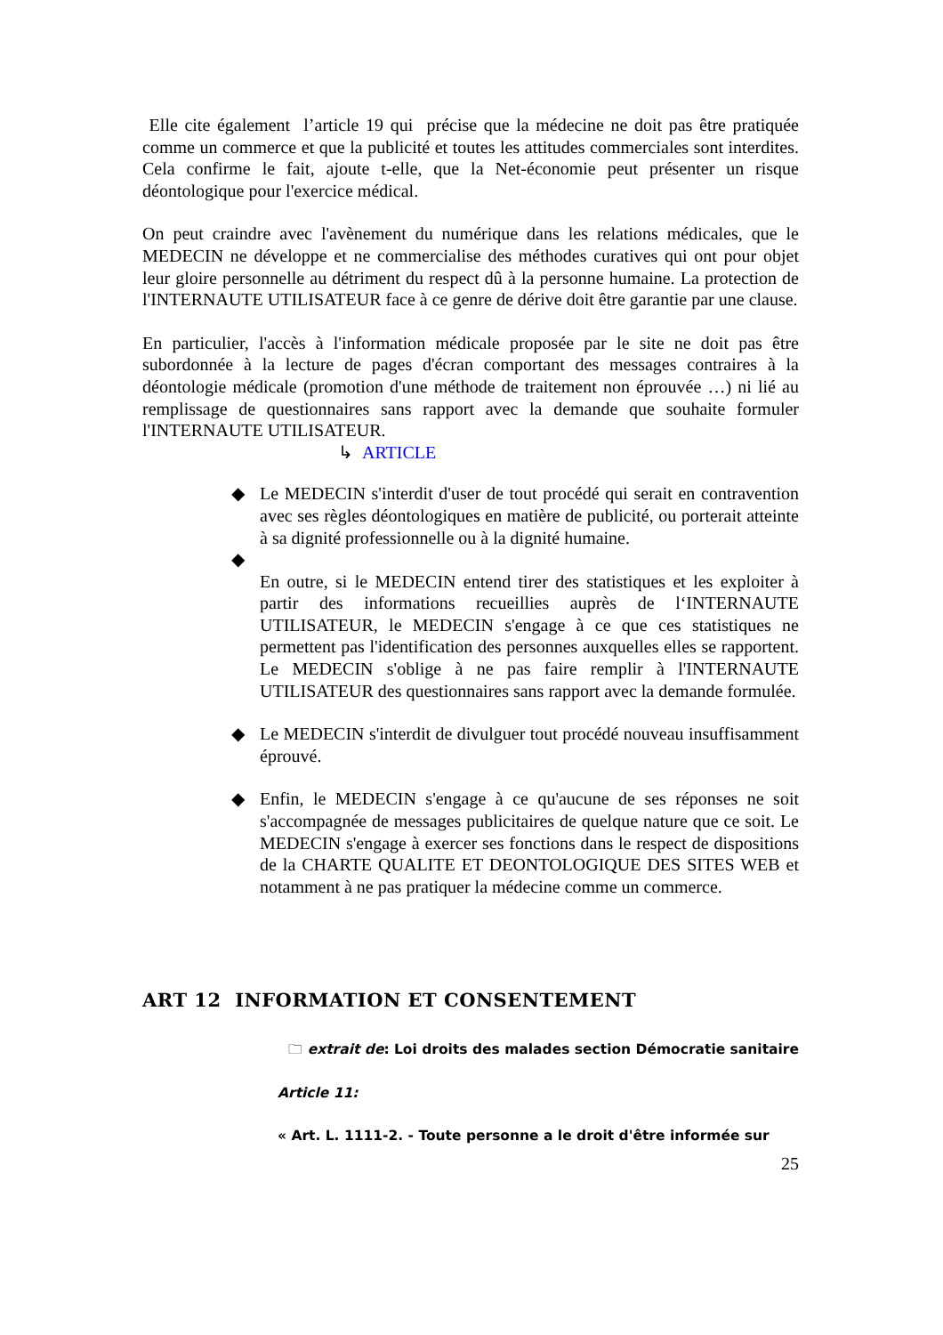Elle cite également l’article 19 qui précise que la médecine ne doit pas être pratiquée comme un commerce et que la publicité et toutes les attitudes commerciales sont interdites. Cela confirme le fait, ajoute t-elle, que la Net-économie peut présenter un risque déontologique pour l'exercice médical.
On peut craindre avec l'avènement du numérique dans les relations médicales, que le MEDECIN ne développe et ne commercialise des méthodes curatives qui ont pour objet leur gloire personnelle au détriment du respect dû à la personne humaine. La protection de l'INTERNAUTE UTILISATEUR face à ce genre de dérive doit être garantie par une clause.
En particulier, l'accès à l'information médicale proposée par le site ne doit pas être subordonnée à la lecture de pages d'écran comportant des messages contraires à la déontologie médicale (promotion d'une méthode de traitement non éprouvée …) ni lié au remplissage de questionnaires sans rapport avec la demande que souhaite formuler l'INTERNAUTE UTILISATEUR.
↳ ARTICLE
◆ Le MEDECIN s'interdit d'user de tout procédé qui serait en contravention avec ses règles déontologiques en matière de publicité, ou porterait atteinte à sa dignité professionnelle ou à la dignité humaine.
◆
En outre, si le MEDECIN entend tirer des statistiques et les exploiter à partir des informations recueillies auprès de l‘INTERNAUTE UTILISATEUR, le MEDECIN s'engage à ce que ces statistiques ne permettent pas l'identification des personnes auxquelles elles se rapportent. Le MEDECIN s'oblige à ne pas faire remplir à l'INTERNAUTE UTILISATEUR des questionnaires sans rapport avec la demande formulée.
◆ Le MEDECIN s'interdit de divulguer tout procédé nouveau insuffisamment éprouvé.
◆ Enfin, le MEDECIN s'engage à ce qu'aucune de ses réponses ne soit s'accompagnée de messages publicitaires de quelque nature que ce soit. Le MEDECIN s'engage à exercer ses fonctions dans le respect de dispositions de la CHARTE QUALITE ET DEONTOLOGIQUE DES SITES WEB et notamment à ne pas pratiquer la médecine comme un commerce.
ART 12 INFORMATION ET CONSENTEMENT
🗀 extrait de: Loi droits des malades section Démocratie sanitaire
Article 11:
« Art. L. 1111-2. - Toute personne a le droit d'être informée sur
25